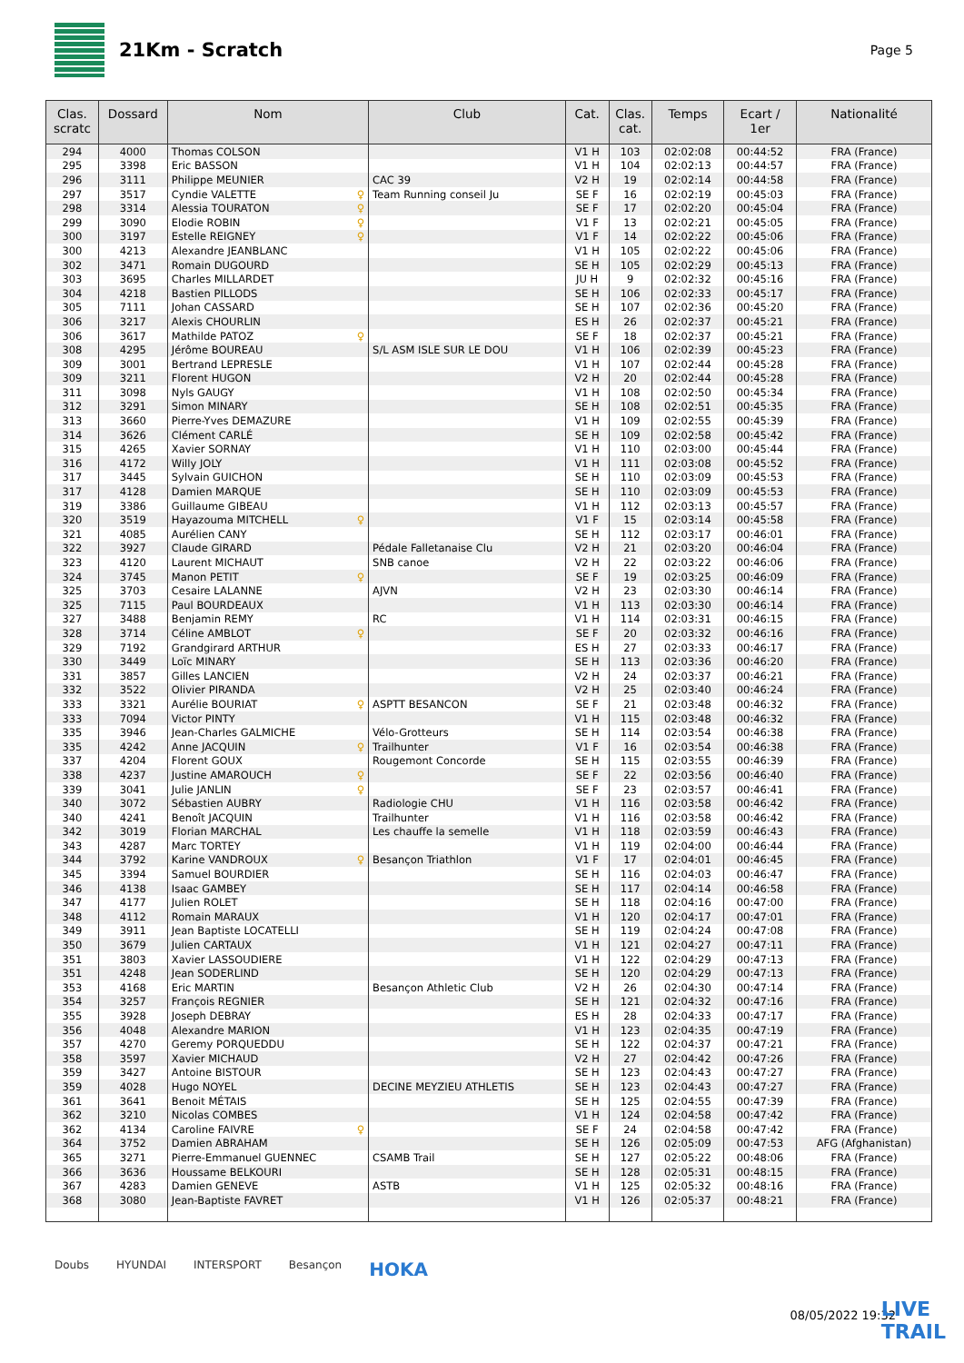21Km - Scratch
Page 5
| Clas. scratc | Dossard | Nom | Club | Cat. | Clas. cat. | Temps | Ecart / 1er | Nationalité |
| --- | --- | --- | --- | --- | --- | --- | --- | --- |
| 294 | 4000 | Thomas COLSON | | V1 H | 103 | 02:02:08 | 00:44:52 | FRA (France) |
| 295 | 3398 | Eric BASSON | | V1 H | 104 | 02:02:13 | 00:44:57 | FRA (France) |
| 296 | 3111 | Philippe MEUNIER | CAC 39 | V2 H | 19 | 02:02:14 | 00:44:58 | FRA (France) |
| 297 | 3517 | Cyndie VALETTE ♀ | Team Running conseil Ju | SE F | 16 | 02:02:19 | 00:45:03 | FRA (France) |
| 298 | 3314 | Alessia TOURATON ♀ | | SE F | 17 | 02:02:20 | 00:45:04 | FRA (France) |
| 299 | 3090 | Elodie ROBIN ♀ | | V1 F | 13 | 02:02:21 | 00:45:05 | FRA (France) |
| 300 | 3197 | Estelle REIGNEY ♀ | | V1 F | 14 | 02:02:22 | 00:45:06 | FRA (France) |
| 300 | 4213 | Alexandre JEANBLANC | | V1 H | 105 | 02:02:22 | 00:45:06 | FRA (France) |
| 302 | 3471 | Romain DUGOURD | | SE H | 105 | 02:02:29 | 00:45:13 | FRA (France) |
| 303 | 3695 | Charles MILLARDET | | JU H | 9 | 02:02:32 | 00:45:16 | FRA (France) |
| 304 | 4218 | Bastien PILLODS | | SE H | 106 | 02:02:33 | 00:45:17 | FRA (France) |
| 305 | 7111 | Johan CASSARD | | SE H | 107 | 02:02:36 | 00:45:20 | FRA (France) |
| 306 | 3217 | Alexis CHOURLIN | | ES H | 26 | 02:02:37 | 00:45:21 | FRA (France) |
| 306 | 3617 | Mathilde PATOZ ♀ | | SE F | 18 | 02:02:37 | 00:45:21 | FRA (France) |
| 308 | 4295 | Jérôme BOUREAU | S/L ASM ISLE SUR LE DOU | V1 H | 106 | 02:02:39 | 00:45:23 | FRA (France) |
| 309 | 3001 | Bertrand LEPRESLE | | V1 H | 107 | 02:02:44 | 00:45:28 | FRA (France) |
| 309 | 3211 | Florent HUGON | | V2 H | 20 | 02:02:44 | 00:45:28 | FRA (France) |
| 311 | 3098 | Nyls GAUGY | | V1 H | 108 | 02:02:50 | 00:45:34 | FRA (France) |
| 312 | 3291 | Simon MINARY | | SE H | 108 | 02:02:51 | 00:45:35 | FRA (France) |
| 313 | 3660 | Pierre-Yves DEMAZURE | | V1 H | 109 | 02:02:55 | 00:45:39 | FRA (France) |
| 314 | 3626 | Clément CARLÉ | | SE H | 109 | 02:02:58 | 00:45:42 | FRA (France) |
| 315 | 4265 | Xavier SORNAY | | V1 H | 110 | 02:03:00 | 00:45:44 | FRA (France) |
| 316 | 4172 | Willy JOLY | | V1 H | 111 | 02:03:08 | 00:45:52 | FRA (France) |
| 317 | 3445 | Sylvain GUICHON | | SE H | 110 | 02:03:09 | 00:45:53 | FRA (France) |
| 317 | 4128 | Damien MARQUE | | SE H | 110 | 02:03:09 | 00:45:53 | FRA (France) |
| 319 | 3386 | Guillaume GIBEAU | | V1 H | 112 | 02:03:13 | 00:45:57 | FRA (France) |
| 320 | 3519 | Hayazouma MITCHELL ♀ | | V1 F | 15 | 02:03:14 | 00:45:58 | FRA (France) |
| 321 | 4085 | Aurélien CANY | | SE H | 112 | 02:03:17 | 00:46:01 | FRA (France) |
| 322 | 3927 | Claude GIRARD | Pédale Falletanaise Clu | V2 H | 21 | 02:03:20 | 00:46:04 | FRA (France) |
| 323 | 4120 | Laurent MICHAUT | SNB canoe | V2 H | 22 | 02:03:22 | 00:46:06 | FRA (France) |
| 324 | 3745 | Manon PETIT ♀ | | SE F | 19 | 02:03:25 | 00:46:09 | FRA (France) |
| 325 | 3703 | Cesaire LALANNE | AJVN | V2 H | 23 | 02:03:30 | 00:46:14 | FRA (France) |
| 325 | 7115 | Paul BOURDEAUX | | V1 H | 113 | 02:03:30 | 00:46:14 | FRA (France) |
| 327 | 3488 | Benjamin REMY | RC | V1 H | 114 | 02:03:31 | 00:46:15 | FRA (France) |
| 328 | 3714 | Céline AMBLOT ♀ | | SE F | 20 | 02:03:32 | 00:46:16 | FRA (France) |
| 329 | 7192 | Grandgirard ARTHUR | | ES H | 27 | 02:03:33 | 00:46:17 | FRA (France) |
| 330 | 3449 | Loïc MINARY | | SE H | 113 | 02:03:36 | 00:46:20 | FRA (France) |
| 331 | 3857 | Gilles LANCIEN | | V2 H | 24 | 02:03:37 | 00:46:21 | FRA (France) |
| 332 | 3522 | Olivier PIRANDA | | V2 H | 25 | 02:03:40 | 00:46:24 | FRA (France) |
| 333 | 3321 | Aurélie BOURIAT ♀ | ASPTT BESANCON | SE F | 21 | 02:03:48 | 00:46:32 | FRA (France) |
| 333 | 7094 | Victor PINTY | | V1 H | 115 | 02:03:48 | 00:46:32 | FRA (France) |
| 335 | 3946 | Jean-Charles GALMICHE | Vélo-Grotteurs | SE H | 114 | 02:03:54 | 00:46:38 | FRA (France) |
| 335 | 4242 | Anne JACQUIN ♀ | Trailhunter | V1 F | 16 | 02:03:54 | 00:46:38 | FRA (France) |
| 337 | 4204 | Florent GOUX | Rougemont Concorde | SE H | 115 | 02:03:55 | 00:46:39 | FRA (France) |
| 338 | 4237 | Justine AMAROUCH ♀ | | SE F | 22 | 02:03:56 | 00:46:40 | FRA (France) |
| 339 | 3041 | Julie JANLIN ♀ | | SE F | 23 | 02:03:57 | 00:46:41 | FRA (France) |
| 340 | 3072 | Sébastien AUBRY | Radiologie CHU | V1 H | 116 | 02:03:58 | 00:46:42 | FRA (France) |
| 340 | 4241 | Benoît JACQUIN | Trailhunter | V1 H | 116 | 02:03:58 | 00:46:42 | FRA (France) |
| 342 | 3019 | Florian MARCHAL | Les chauffe la semelle | V1 H | 118 | 02:03:59 | 00:46:43 | FRA (France) |
| 343 | 4287 | Marc TORTEY | | V1 H | 119 | 02:04:00 | 00:46:44 | FRA (France) |
| 344 | 3792 | Karine VANDROUX ♀ | Besançon Triathlon | V1 F | 17 | 02:04:01 | 00:46:45 | FRA (France) |
| 345 | 3394 | Samuel BOURDIER | | SE H | 116 | 02:04:03 | 00:46:47 | FRA (France) |
| 346 | 4138 | Isaac GAMBEY | | SE H | 117 | 02:04:14 | 00:46:58 | FRA (France) |
| 347 | 4177 | Julien ROLET | | SE H | 118 | 02:04:16 | 00:47:00 | FRA (France) |
| 348 | 4112 | Romain MARAUX | | V1 H | 120 | 02:04:17 | 00:47:01 | FRA (France) |
| 349 | 3911 | Jean Baptiste LOCATELLI | | SE H | 119 | 02:04:24 | 00:47:08 | FRA (France) |
| 350 | 3679 | Julien CARTAUX | | V1 H | 121 | 02:04:27 | 00:47:11 | FRA (France) |
| 351 | 3803 | Xavier LASSOUDIERE | | V1 H | 122 | 02:04:29 | 00:47:13 | FRA (France) |
| 351 | 4248 | Jean SODERLIND | | SE H | 120 | 02:04:29 | 00:47:13 | FRA (France) |
| 353 | 4168 | Eric MARTIN | Besançon Athletic Club | V2 H | 26 | 02:04:30 | 00:47:14 | FRA (France) |
| 354 | 3257 | François REGNIER | | SE H | 121 | 02:04:32 | 00:47:16 | FRA (France) |
| 355 | 3928 | Joseph DEBRAY | | ES H | 28 | 02:04:33 | 00:47:17 | FRA (France) |
| 356 | 4048 | Alexandre MARION | | V1 H | 123 | 02:04:35 | 00:47:19 | FRA (France) |
| 357 | 4270 | Geremy PORQUEDDU | | SE H | 122 | 02:04:37 | 00:47:21 | FRA (France) |
| 358 | 3597 | Xavier MICHAUD | | V2 H | 27 | 02:04:42 | 00:47:26 | FRA (France) |
| 359 | 3427 | Antoine BISTOUR | | SE H | 123 | 02:04:43 | 00:47:27 | FRA (France) |
| 359 | 4028 | Hugo NOYEL | DECINE MEYZIEU ATHLETIS | SE H | 123 | 02:04:43 | 00:47:27 | FRA (France) |
| 361 | 3641 | Benoit MÉTAIS | | SE H | 125 | 02:04:55 | 00:47:39 | FRA (France) |
| 362 | 3210 | Nicolas COMBES | | V1 H | 124 | 02:04:58 | 00:47:42 | FRA (France) |
| 362 | 4134 | Caroline FAIVRE ♀ | | SE F | 24 | 02:04:58 | 00:47:42 | FRA (France) |
| 364 | 3752 | Damien ABRAHAM | | SE H | 126 | 02:05:09 | 00:47:53 | AFG (Afghanistan) |
| 365 | 3271 | Pierre-Emmanuel GUENNEC | CSAMB Trail | SE H | 127 | 02:05:22 | 00:48:06 | FRA (France) |
| 366 | 3636 | Houssame BELKOURI | | SE H | 128 | 02:05:31 | 00:48:15 | FRA (France) |
| 367 | 4283 | Damien GENEVE | ASTB | V1 H | 125 | 02:05:32 | 00:48:16 | FRA (France) |
| 368 | 3080 | Jean-Baptiste FAVRET | | V1 H | 126 | 02:05:37 | 00:48:21 | FRA (France) |
Doubs HYUNDAI INTERSPORT Besançon HOKA
08/05/2022 19:32
LIVE
TRAIL